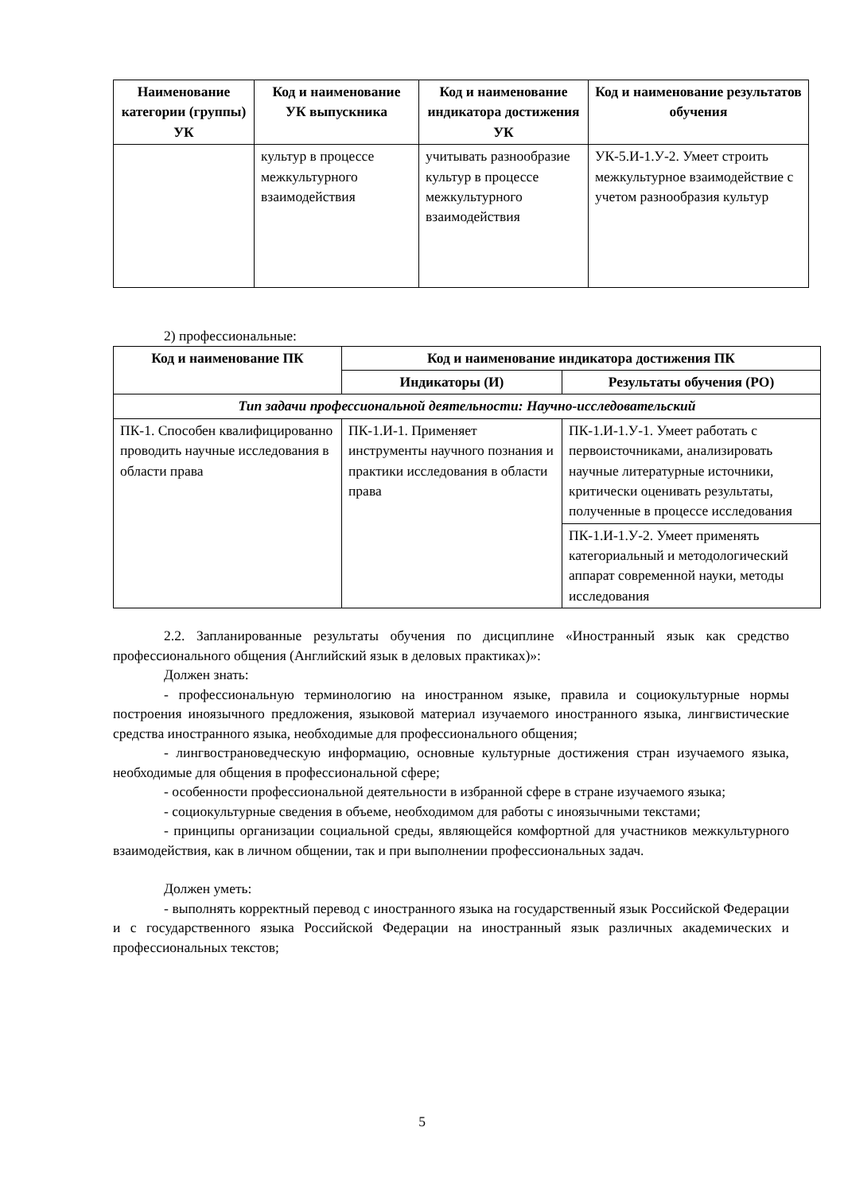| Наименование категории (группы) УК | Код и наименование УК выпускника | Код и наименование индикатора достижения УК | Код и наименование результатов обучения |
| --- | --- | --- | --- |
| | культур в процессе межкультурного взаимодействия | учитывать разнообразие культур в процессе межкультурного взаимодействия | УК-5.И-1.У-2. Умеет строить межкультурное взаимодействие с учетом разнообразия культур |
2) профессиональные:
| Код и наименование ПК | Код и наименование индикатора достижения ПК | |
| --- | --- | --- |
| | Индикаторы (И) | Результаты обучения (РО) |
| Тип задачи профессиональной деятельности: Научно-исследовательский | | |
| ПК-1. Способен квалифицированно проводить научные исследования в области права | ПК-1.И-1. Применяет инструменты научного познания и практики исследования в области права | ПК-1.И-1.У-1. Умеет работать с первоисточниками, анализировать научные литературные источники, критически оценивать результаты, полученные в процессе исследования |
| | | ПК-1.И-1.У-2. Умеет применять категориальный и методологический аппарат современной науки, методы исследования |
2.2. Запланированные результаты обучения по дисциплине «Иностранный язык как средство профессионального общения (Английский язык в деловых практиках)»:
Должен знать:
- профессиональную терминологию на иностранном языке, правила и социокультурные нормы построения иноязычного предложения, языковой материал изучаемого иностранного языка, лингвистические средства иностранного языка, необходимые для профессионального общения;
- лингвострановедческую информацию, основные культурные достижения стран изучаемого языка, необходимые для общения в профессиональной сфере;
- особенности профессиональной деятельности в избранной сфере в стране изучаемого языка;
- социокультурные сведения в объеме, необходимом для работы с иноязычными текстами;
- принципы организации социальной среды, являющейся комфортной для участников межкультурного взаимодействия, как в личном общении, так и при выполнении профессиональных задач.
Должен уметь:
- выполнять корректный перевод с иностранного языка на государственный язык Российской Федерации и с государственного языка Российской Федерации на иностранный язык различных академических и профессиональных текстов;
5